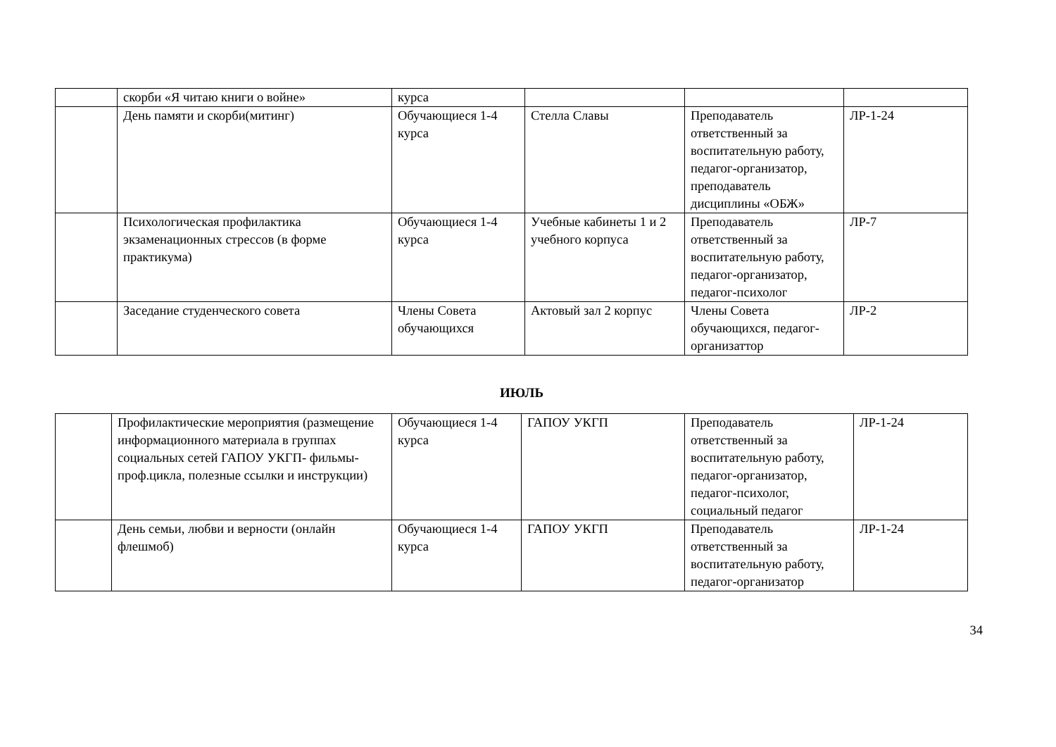| | скорби «Я читаю книги о войне» | курса | | | |
| | День памяти и скорби(митинг) | Обучающиеся 1-4 курса | Стелла Славы | Преподаватель ответственный за воспитательную работу, педагог-организатор, преподаватель дисциплины «ОБЖ» | ЛР-1-24 |
| | Психологическая профилактика экзаменационных стрессов (в форме практикума) | Обучающиеся 1-4 курса | Учебные кабинеты 1 и 2 учебного корпуса | Преподаватель ответственный за воспитательную работу, педагог-организатор, педагог-психолог | ЛР-7 |
| | Заседание студенческого совета | Члены Совета обучающихся | Актовый зал 2 корпус | Члены Совета обучающихся, педагог-организаттор | ЛР-2 |
ИЮЛЬ
| | Профилактические мероприятия (размещение информационного материала в группах социальных сетей ГАПОУ УКГП- фильмы-проф.цикла, полезные ссылки и инструкции) | Обучающиеся 1-4 курса | ГАПОУ УКГП | Преподаватель ответственный за воспитательную работу, педагог-организатор, педагог-психолог, социальный педагог | ЛР-1-24 |
| | День семьи, любви и верности (онлайн флешмоб) | Обучающиеся 1-4 курса | ГАПОУ УКГП | Преподаватель ответственный за воспитательную работу, педагог-организатор | ЛР-1-24 |
34